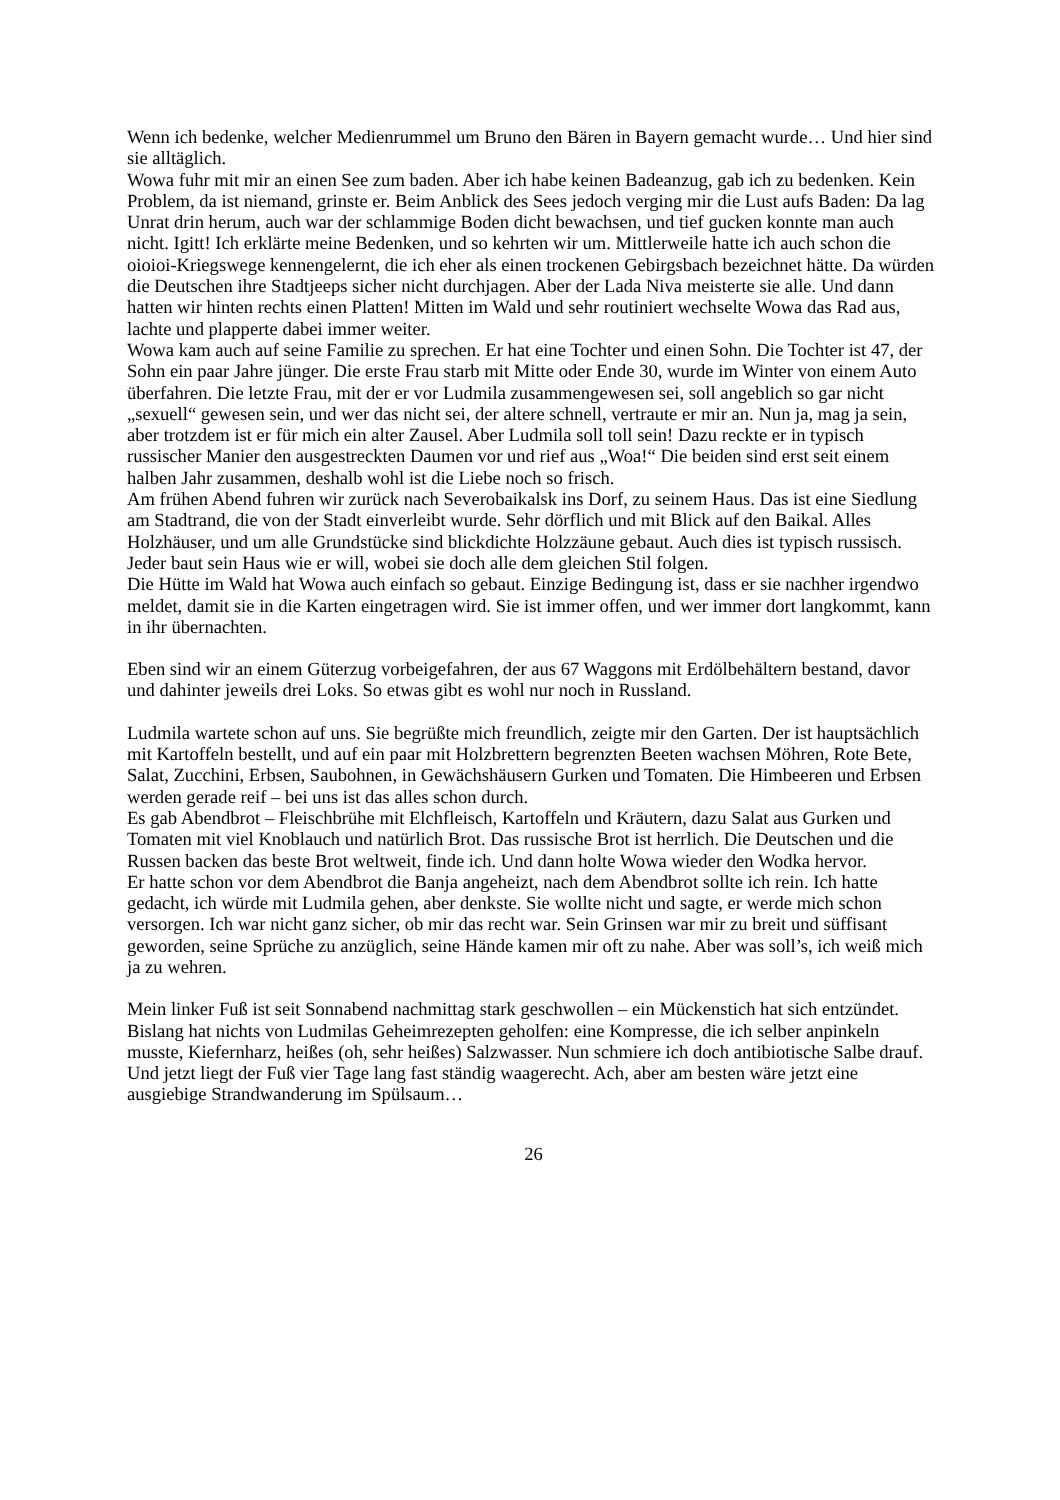Wenn ich bedenke, welcher Medienrummel um Bruno den Bären in Bayern gemacht wurde… Und hier sind sie alltäglich.
Wowa fuhr mit mir an einen See zum baden. Aber ich habe keinen Badeanzug, gab ich zu bedenken. Kein Problem, da ist niemand, grinste er. Beim Anblick des Sees jedoch verging mir die Lust aufs Baden: Da lag Unrat drin herum, auch war der schlammige Boden dicht bewachsen, und tief gucken konnte man auch nicht. Igitt! Ich erklärte meine Bedenken, und so kehrten wir um. Mittlerweile hatte ich auch schon die oioioi-Kriegswege kennengelernt, die ich eher als einen trockenen Gebirgsbach bezeichnet hätte. Da würden die Deutschen ihre Stadtjeeps sicher nicht durchjagen. Aber der Lada Niva meisterte sie alle. Und dann hatten wir hinten rechts einen Platten! Mitten im Wald und sehr routiniert wechselte Wowa das Rad aus, lachte und plapperte dabei immer weiter.
Wowa kam auch auf seine Familie zu sprechen. Er hat eine Tochter und einen Sohn. Die Tochter ist 47, der Sohn ein paar Jahre jünger. Die erste Frau starb mit Mitte oder Ende 30, wurde im Winter von einem Auto überfahren. Die letzte Frau, mit der er vor Ludmila zusammengewesen sei, soll angeblich so gar nicht „sexuell“ gewesen sein, und wer das nicht sei, der altere schnell, vertraute er mir an. Nun ja, mag ja sein, aber trotzdem ist er für mich ein alter Zausel. Aber Ludmila soll toll sein! Dazu reckte er in typisch russischer Manier den ausgestreckten Daumen vor und rief aus „Woa!“ Die beiden sind erst seit einem halben Jahr zusammen, deshalb wohl ist die Liebe noch so frisch.
Am frühen Abend fuhren wir zurück nach Severobaikalsk ins Dorf, zu seinem Haus. Das ist eine Siedlung am Stadtrand, die von der Stadt einverleibt wurde. Sehr dörflich und mit Blick auf den Baikal. Alles Holzhäuser, und um alle Grundstücke sind blickdichte Holzzäune gebaut. Auch dies ist typisch russisch. Jeder baut sein Haus wie er will, wobei sie doch alle dem gleichen Stil folgen.
Die Hütte im Wald hat Wowa auch einfach so gebaut. Einzige Bedingung ist, dass er sie nachher irgendwo meldet, damit sie in die Karten eingetragen wird. Sie ist immer offen, und wer immer dort langkommt, kann in ihr übernachten.
Eben sind wir an einem Güterzug vorbeigefahren, der aus 67 Waggons mit Erdölbehältern bestand, davor und dahinter jeweils drei Loks. So etwas gibt es wohl nur noch in Russland.
Ludmila wartete schon auf uns. Sie begrüßte mich freundlich, zeigte mir den Garten. Der ist hauptsächlich mit Kartoffeln bestellt, und auf ein paar mit Holzbrettern begrenzten Beeten wachsen Möhren, Rote Bete, Salat, Zucchini, Erbsen, Saubohnen, in Gewächshäusern Gurken und Tomaten. Die Himbeeren und Erbsen werden gerade reif – bei uns ist das alles schon durch.
Es gab Abendbrot – Fleischbrühe mit Elchfleisch, Kartoffeln und Kräutern, dazu Salat aus Gurken und Tomaten mit viel Knoblauch und natürlich Brot. Das russische Brot ist herrlich. Die Deutschen und die Russen backen das beste Brot weltweit, finde ich. Und dann holte Wowa wieder den Wodka hervor.
Er hatte schon vor dem Abendbrot die Banja angeheizt, nach dem Abendbrot sollte ich rein. Ich hatte gedacht, ich würde mit Ludmila gehen, aber denkste. Sie wollte nicht und sagte, er werde mich schon versorgen. Ich war nicht ganz sicher, ob mir das recht war. Sein Grinsen war mir zu breit und süffisant geworden, seine Sprüche zu anzüglich, seine Hände kamen mir oft zu nahe. Aber was soll’s, ich weiß mich ja zu wehren.
Mein linker Fuß ist seit Sonnabend nachmittag stark geschwollen – ein Mückenstich hat sich entzündet. Bislang hat nichts von Ludmilas Geheimrezepten geholfen: eine Kompresse, die ich selber anpinkeln musste, Kiefernharz, heißes (oh, sehr heißes) Salzwasser. Nun schmiere ich doch antibiotische Salbe drauf. Und jetzt liegt der Fuß vier Tage lang fast ständig waagerecht. Ach, aber am besten wäre jetzt eine ausgiebige Strandwanderung im Spülsaum…
26